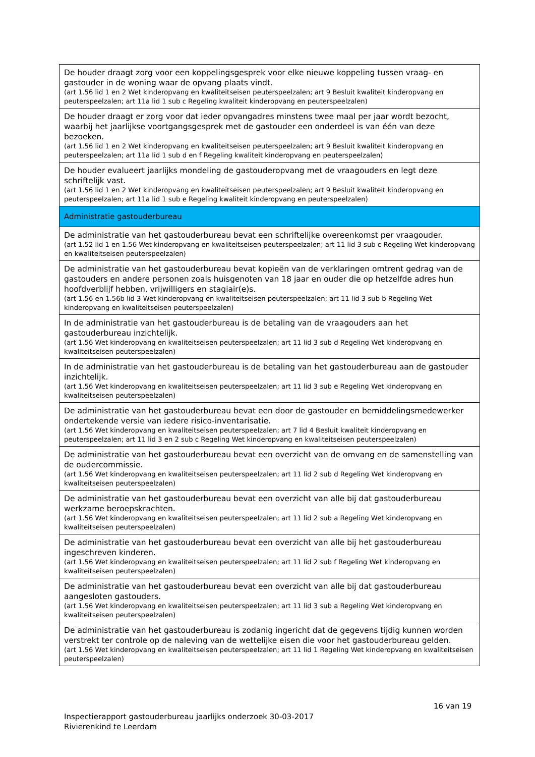| De houder draagt zorg voor een koppelingsgesprek voor elke nieuwe koppeling tussen vraag- en gastouder in de woning waar de opvang plaats vindt. (art 1.56 lid 1 en 2 Wet kinderopvang en kwaliteitseisen peuterspeelzalen; art 9 Besluit kwaliteit kinderopvang en peuterspeelzalen; art 11a lid 1 sub c Regeling kwaliteit kinderopvang en peuterspeelzalen) |
| De houder draagt er zorg voor dat ieder opvangadres minstens twee maal per jaar wordt bezocht, waarbij het jaarlijkse voortgangsgesprek met de gastouder een onderdeel is van één van deze bezoeken. (art 1.56 lid 1 en 2 Wet kinderopvang en kwaliteitseisen peuterspeelzalen; art 9 Besluit kwaliteit kinderopvang en peuterspeelzalen; art 11a lid 1 sub d en f Regeling kwaliteit kinderopvang en peuterspeelzalen) |
| De houder evalueert jaarlijks mondeling de gastouderopvang met de vraagouders en legt deze schriftelijk vast. (art 1.56 lid 1 en 2 Wet kinderopvang en kwaliteitseisen peuterspeelzalen; art 9 Besluit kwaliteit kinderopvang en peuterspeelzalen; art 11a lid 1 sub e Regeling kwaliteit kinderopvang en peuterspeelzalen) |
| Administratie gastouderbureau |
| De administratie van het gastouderbureau bevat een schriftelijke overeenkomst per vraagouder. (art 1.52 lid 1 en 1.56 Wet kinderopvang en kwaliteitseisen peuterspeelzalen; art 11 lid 3 sub c Regeling Wet kinderopvang en kwaliteitseisen peuterspeelzalen) |
| De administratie van het gastouderbureau bevat kopieën van de verklaringen omtrent gedrag van de gastouders en andere personen zoals huisgenoten van 18 jaar en ouder die op hetzelfde adres hun hoofdverblijf hebben, vrijwilligers en stagiair(e)s. (art 1.56 en 1.56b lid 3 Wet kinderopvang en kwaliteitseisen peuterspeelzalen; art 11 lid 3 sub b Regeling Wet kinderopvang en kwaliteitseisen peuterspeelzalen) |
| In de administratie van het gastouderbureau is de betaling van de vraagouders aan het gastouderbureau inzichtelijk. (art 1.56 Wet kinderopvang en kwaliteitseisen peuterspeelzalen; art 11 lid 3 sub d Regeling Wet kinderopvang en kwaliteitseisen peuterspeelzalen) |
| In de administratie van het gastouderbureau is de betaling van het gastouderbureau aan de gastouder inzichtelijk. (art 1.56 Wet kinderopvang en kwaliteitseisen peuterspeelzalen; art 11 lid 3 sub e Regeling Wet kinderopvang en kwaliteitseisen peuterspeelzalen) |
| De administratie van het gastouderbureau bevat een door de gastouder en bemiddelingsmedewerker ondertekende versie van iedere risico-inventarisatie. (art 1.56 Wet kinderopvang en kwaliteitseisen peuterspeelzalen; art 7 lid 4 Besluit kwaliteit kinderopvang en peuterspeelzalen; art 11 lid 3 en 2 sub c Regeling Wet kinderopvang en kwaliteitseisen peuterspeelzalen) |
| De administratie van het gastouderbureau bevat een overzicht van de omvang en de samenstelling van de oudercommissie. (art 1.56 Wet kinderopvang en kwaliteitseisen peuterspeelzalen; art 11 lid 2 sub d Regeling Wet kinderopvang en kwaliteitseisen peuterspeelzalen) |
| De administratie van het gastouderbureau bevat een overzicht van alle bij dat gastouderbureau werkzame beroepskrachten. (art 1.56 Wet kinderopvang en kwaliteitseisen peuterspeelzalen; art 11 lid 2 sub a Regeling Wet kinderopvang en kwaliteitseisen peuterspeelzalen) |
| De administratie van het gastouderbureau bevat een overzicht van alle bij het gastouderbureau ingeschreven kinderen. (art 1.56 Wet kinderopvang en kwaliteitseisen peuterspeelzalen; art 11 lid 2 sub f Regeling Wet kinderopvang en kwaliteitseisen peuterspeelzalen) |
| De administratie van het gastouderbureau bevat een overzicht van alle bij dat gastouderbureau aangesloten gastouders. (art 1.56 Wet kinderopvang en kwaliteitseisen peuterspeelzalen; art 11 lid 3 sub a Regeling Wet kinderopvang en kwaliteitseisen peuterspeelzalen) |
| De administratie van het gastouderbureau is zodanig ingericht dat de gegevens tijdig kunnen worden verstrekt ter controle op de naleving van de wettelijke eisen die voor het gastouderbureau gelden. (art 1.56 Wet kinderopvang en kwaliteitseisen peuterspeelzalen; art 11 lid 1 Regeling Wet kinderopvang en kwaliteitseisen peuterspeelzalen) |
16 van 19
Inspectierapport gastouderbureau jaarlijks onderzoek 30-03-2017
Rivierenkind te Leerdam